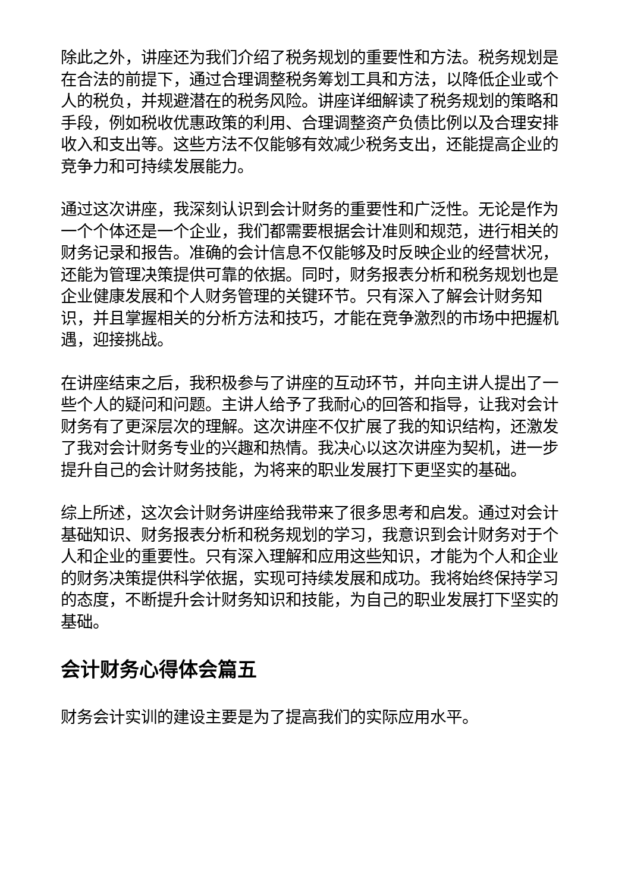除此之外，讲座还为我们介绍了税务规划的重要性和方法。税务规划是在合法的前提下，通过合理调整税务筹划工具和方法，以降低企业或个人的税负，并规避潜在的税务风险。讲座详细解读了税务规划的策略和手段，例如税收优惠政策的利用、合理调整资产负债比例以及合理安排收入和支出等。这些方法不仅能够有效减少税务支出，还能提高企业的竞争力和可持续发展能力。
通过这次讲座，我深刻认识到会计财务的重要性和广泛性。无论是作为一个个体还是一个企业，我们都需要根据会计准则和规范，进行相关的财务记录和报告。准确的会计信息不仅能够及时反映企业的经营状况，还能为管理决策提供可靠的依据。同时，财务报表分析和税务规划也是企业健康发展和个人财务管理的关键环节。只有深入了解会计财务知识，并且掌握相关的分析方法和技巧，才能在竞争激烈的市场中把握机遇，迎接挑战。
在讲座结束之后，我积极参与了讲座的互动环节，并向主讲人提出了一些个人的疑问和问题。主讲人给予了我耐心的回答和指导，让我对会计财务有了更深层次的理解。这次讲座不仅扩展了我的知识结构，还激发了我对会计财务专业的兴趣和热情。我决心以这次讲座为契机，进一步提升自己的会计财务技能，为将来的职业发展打下更坚实的基础。
综上所述，这次会计财务讲座给我带来了很多思考和启发。通过对会计基础知识、财务报表分析和税务规划的学习，我意识到会计财务对于个人和企业的重要性。只有深入理解和应用这些知识，才能为个人和企业的财务决策提供科学依据，实现可持续发展和成功。我将始终保持学习的态度，不断提升会计财务知识和技能，为自己的职业发展打下坚实的基础。
会计财务心得体会篇五
财务会计实训的建设主要是为了提高我们的实际应用水平。